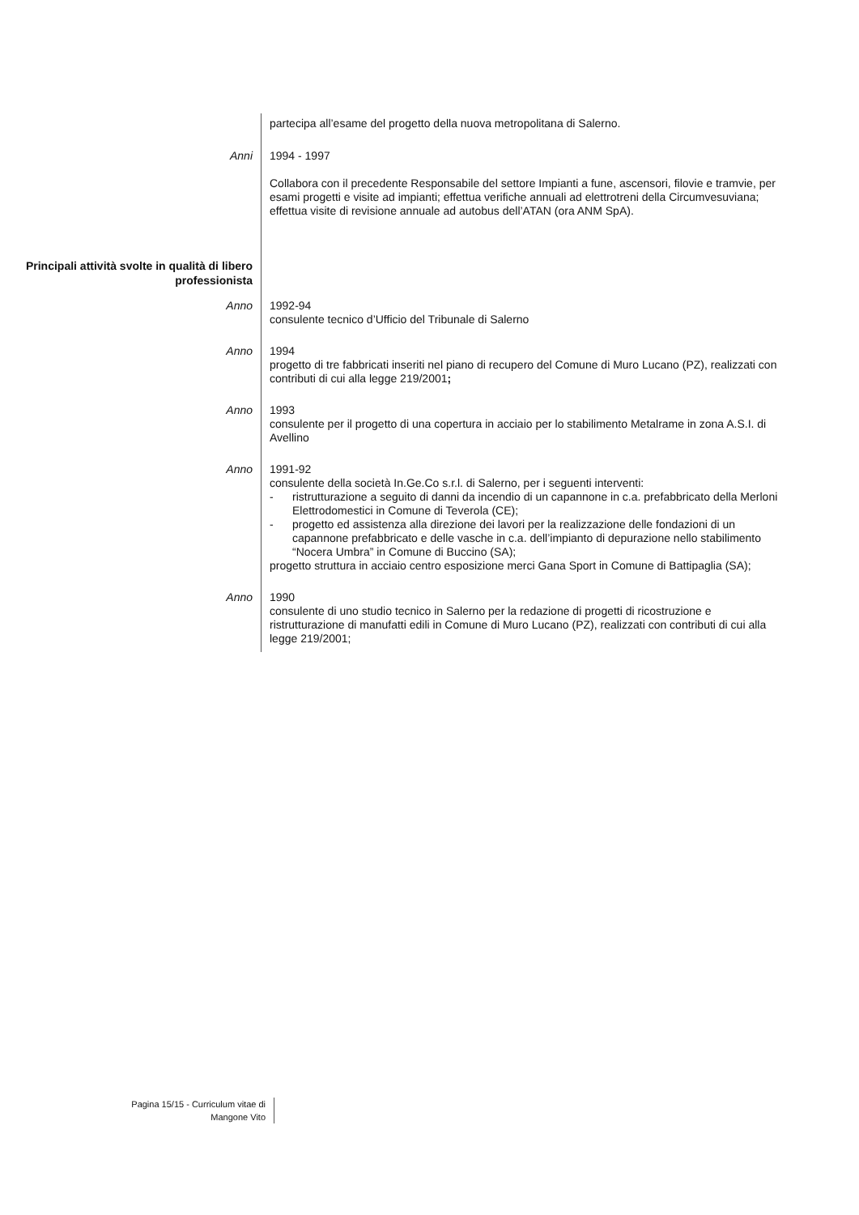partecipa all’esame del progetto della nuova metropolitana di Salerno.
Anni
1994 - 1997
Collabora con il precedente Responsabile del settore Impianti a fune, ascensori, filovie e tramvie, per esami progetti e visite ad impianti; effettua verifiche annuali ad elettrotreni della Circumvesuviana; effettua visite di revisione annuale ad autobus dell’ATAN (ora ANM SpA).
Principali attività svolte in qualità di libero professionista
Anno
1992-94
consulente tecnico d’Ufficio del Tribunale di Salerno
Anno
1994
progetto di tre fabbricati inseriti nel piano di recupero del Comune di Muro Lucano (PZ), realizzati con contributi di cui alla legge 219/2001;
Anno
1993
consulente per il progetto di una copertura in acciaio per lo stabilimento Metalrame in zona A.S.I. di Avellino
Anno
1991-92
consulente della società In.Ge.Co s.r.l. di Salerno, per i seguenti interventi:
- ristrutturazione a seguito di danni da incendio di un capannone in c.a. prefabbricato della Merloni Elettrodomestici in Comune di Teverola (CE);
- progetto ed assistenza alla direzione dei lavori per la realizzazione delle fondazioni di un capannone prefabbricato e delle vasche in c.a. dell’impianto di depurazione nello stabilimento “Nocera Umbra” in Comune di Buccino (SA);
progetto struttura in acciaio centro esposizione merci Gana Sport in Comune di Battipaglia (SA);
Anno
1990
consulente di uno studio tecnico in Salerno per la redazione di progetti di ricostruzione e ristrutturazione di manufatti edili in Comune di Muro Lucano (PZ), realizzati con contributi di cui alla legge 219/2001;
Pagina 15/15 - Curriculum vitae di
Mangone Vito